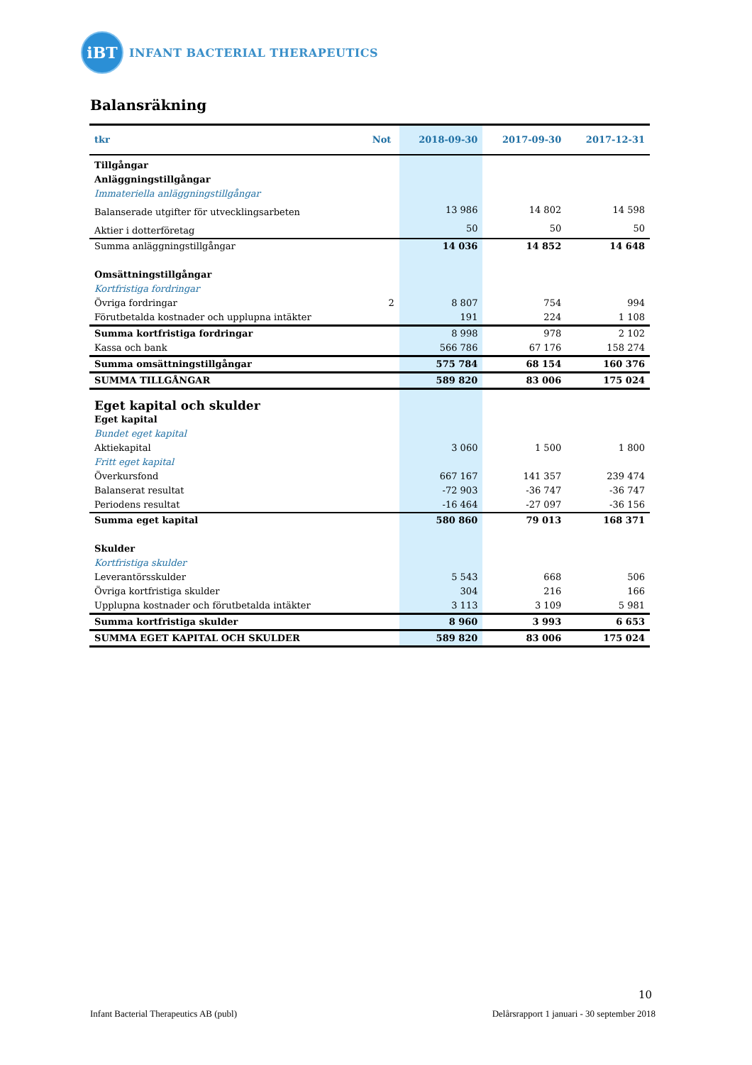iBT
INFANT BACTERIAL THERAPEUTICS
Balansräkning
| tkr | Not | 2018-09-30 | 2017-09-30 | 2017-12-31 |
| --- | --- | --- | --- | --- |
| Tillgångar | | | | |
| Anläggningstillgångar | | | | |
| Immateriella anläggningstillgångar | | | | |
| Balanserade utgifter för utvecklingsarbeten | | 13 986 | 14 802 | 14 598 |
| Aktier i dotterföretag | | 50 | 50 | 50 |
| Summa anläggningstillgångar | | 14 036 | 14 852 | 14 648 |
| Omsättningstillgångar | | | | |
| Kortfristiga fordringar | | | | |
| Övriga fordringar | 2 | 8 807 | 754 | 994 |
| Förutbetalda kostnader och upplupna intäkter | | 191 | 224 | 1 108 |
| Summa kortfristiga fordringar | | 8 998 | 978 | 2 102 |
| Kassa och bank | | 566 786 | 67 176 | 158 274 |
| Summa omsättningstillgångar | | 575 784 | 68 154 | 160 376 |
| SUMMA TILLGÅNGAR | | 589 820 | 83 006 | 175 024 |
| Eget kapital och skulder | | | | |
| Eget kapital | | | | |
| Bundet eget kapital | | | | |
| Aktiekapital | | 3 060 | 1 500 | 1 800 |
| Fritt eget kapital | | | | |
| Överkursfond | | 667 167 | 141 357 | 239 474 |
| Balanserat resultat | | -72 903 | -36 747 | -36 747 |
| Periodens resultat | | -16 464 | -27 097 | -36 156 |
| Summa eget kapital | | 580 860 | 79 013 | 168 371 |
| Skulder | | | | |
| Kortfristiga skulder | | | | |
| Leverantörsskulder | | 5 543 | 668 | 506 |
| Övriga kortfristiga skulder | | 304 | 216 | 166 |
| Upplupna kostnader och förutbetalda intäkter | | 3 113 | 3 109 | 5 981 |
| Summa kortfristiga skulder | | 8 960 | 3 993 | 6 653 |
| SUMMA EGET KAPITAL OCH SKULDER | | 589 820 | 83 006 | 175 024 |
10
Infant Bacterial Therapeutics AB (publ) Delårsrapport 1 januari - 30 september 2018